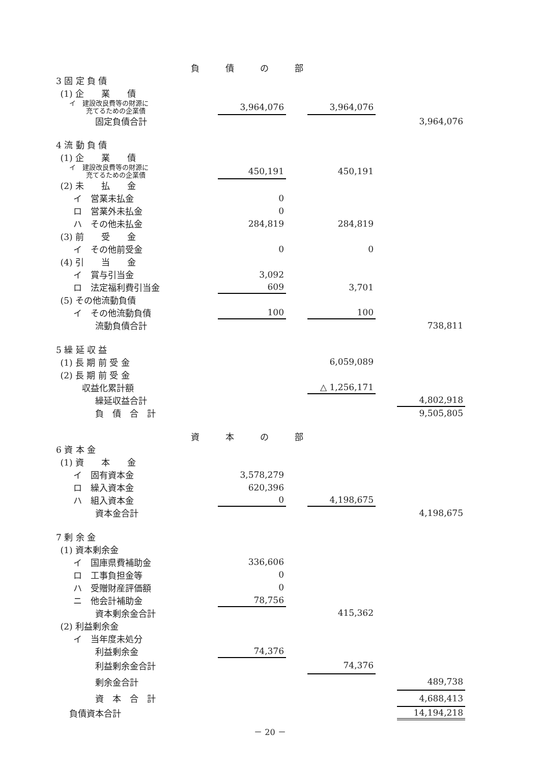| 負 債 の 部 | | | | | |
| 3 固 定 負 債 | | | | | |
| (1) 企 業 債 | | | | | |
| イ 建設改良費等の財源に 充てるための企業債 | 3,964,076 | | 3,964,076 | | |
| 固定負債合計 | | | | | 3,964,076 |
| 4 流 動 負 債 | | | | | |
| (1) 企 業 債 | | | | | |
| イ 建設改良費等の財源に 充てるための企業債 | 450,191 | | 450,191 | | |
| (2) 未 払 金 | | | | | |
| イ 営業未払金 | 0 | | | | |
| ロ 営業外未払金 | 0 | | | | |
| ハ その他未払金 | 284,819 | | 284,819 | | |
| (3) 前 受 金 | | | | | |
| イ その他前受金 | 0 | | 0 | | |
| (4) 引 当 金 | | | | | |
| イ 賞与引当金 | 3,092 | | | | |
| ロ 法定福利費引当金 | 609 | | 3,701 | | |
| (5) その他流動負債 | | | | | |
| イ その他流動負債 | 100 | | 100 | | |
| 流動負債合計 | | | | | 738,811 |
| 5 繰 延 収 益 | | | | | |
| (1) 長 期 前 受 金 | | | 6,059,089 | | |
| (2) 長 期 前 受 金 | | | | | |
| 収益化累計額 | | | △ 1,256,171 | | |
| 繰延収益合計 | | | | | 4,802,918 |
| 負 債 合 計 | | | | | 9,505,805 |
| 資 本 の 部 | | | | | |
| 6 資 本 金 | | | | | |
| (1) 資 本 金 | | | | | |
| イ 固有資本金 | 3,578,279 | | | | |
| ロ 繰入資本金 | 620,396 | | | | |
| ハ 組入資本金 | 0 | | 4,198,675 | | |
| 資本金合計 | | | | | 4,198,675 |
| 7 剰 余 金 | | | | | |
| (1) 資本剰余金 | | | | | |
| イ 国庫県費補助金 | 336,606 | | | | |
| ロ 工事負担金等 | 0 | | | | |
| ハ 受贈財産評価額 | 0 | | | | |
| ニ 他会計補助金 | 78,756 | | | | |
| 資本剰余金合計 | | | 415,362 | | |
| (2) 利益剰余金 | | | | | |
| イ 当年度未処分 | | | | | |
| 利益剰余金 | 74,376 | | | | |
| 利益剰余金合計 | | | 74,376 | | |
| 剰余金合計 | | | | | 489,738 |
| 資 本 合 計 | | | | | 4,688,413 |
| 負債資本合計 | | | | | 14,194,218 |
－ 20 －